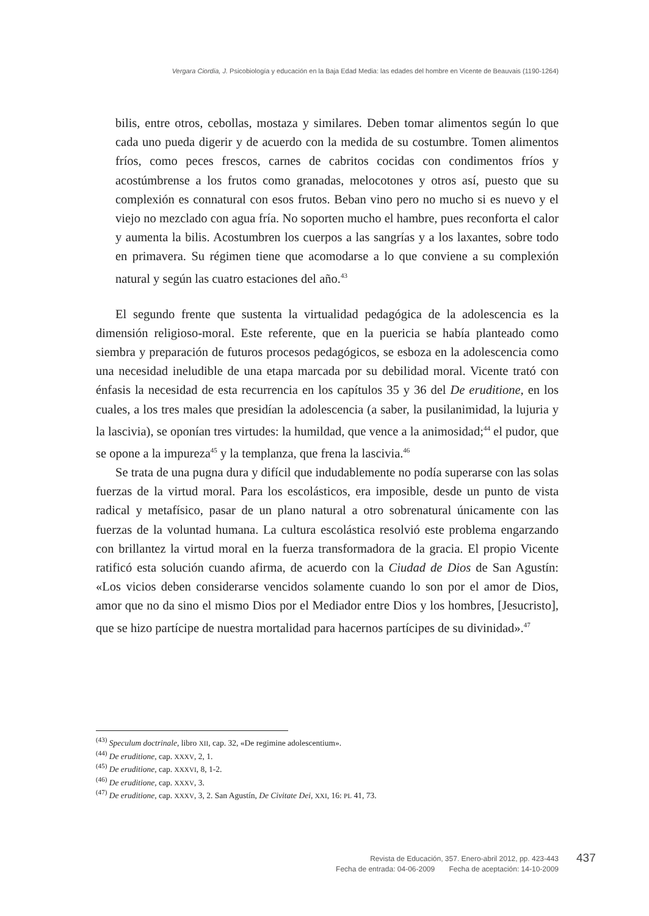Vergara Ciordia, J. Psicobiología y educación en la Baja Edad Media: las edades del hombre en Vicente de Beauvais (1190-1264)
bilis, entre otros, cebollas, mostaza y similares. Deben tomar alimentos según lo que cada uno pueda digerir y de acuerdo con la medida de su costumbre. Tomen alimentos fríos, como peces frescos, carnes de cabritos cocidas con condimentos fríos y acostúmbrense a los frutos como granadas, melocotones y otros así, puesto que su complexión es connatural con esos frutos. Beban vino pero no mucho si es nuevo y el viejo no mezclado con agua fría. No soporten mucho el hambre, pues reconforta el calor y aumenta la bilis. Acostumbren los cuerpos a las sangrías y a los laxantes, sobre todo en primavera. Su régimen tiene que acomodarse a lo que conviene a su complexión natural y según las cuatro estaciones del año.<sup>43</sup>
El segundo frente que sustenta la virtualidad pedagógica de la adolescencia es la dimensión religioso-moral. Este referente, que en la puericia se había planteado como siembra y preparación de futuros procesos pedagógicos, se esboza en la adolescencia como una necesidad ineludible de una etapa marcada por su debilidad moral. Vicente trató con énfasis la necesidad de esta recurrencia en los capítulos 35 y 36 del De eruditione, en los cuales, a los tres males que presidían la adolescencia (a saber, la pusilanimidad, la lujuria y la lascivia), se oponían tres virtudes: la humildad, que vence a la animosidad;<sup>44</sup> el pudor, que se opone a la impureza<sup>45</sup> y la templanza, que frena la lascivia.<sup>46</sup>
Se trata de una pugna dura y difícil que indudablemente no podía superarse con las solas fuerzas de la virtud moral. Para los escolásticos, era imposible, desde un punto de vista radical y metafísico, pasar de un plano natural a otro sobrenatural únicamente con las fuerzas de la voluntad humana. La cultura escolástica resolvió este problema engarzando con brillantez la virtud moral en la fuerza transformadora de la gracia. El propio Vicente ratificó esta solución cuando afirma, de acuerdo con la Ciudad de Dios de San Agustín: «Los vicios deben considerarse vencidos solamente cuando lo son por el amor de Dios, amor que no da sino el mismo Dios por el Mediador entre Dios y los hombres, [Jesucristo], que se hizo partícipe de nuestra mortalidad para hacernos partícipes de su divinidad».<sup>47</sup>
<sup>(43)</sup> Speculum doctrinale, libro XII, cap. 32, «De regimine adolescentium».
<sup>(44)</sup> De eruditione, cap. XXXV, 2, 1.
<sup>(45)</sup> De eruditione, cap. XXXVI, 8, 1-2.
<sup>(46)</sup> De eruditione, cap. XXXV, 3.
<sup>(47)</sup> De eruditione, cap. XXXV, 3, 2. San Agustín, De Civitate Dei, XXI, 16: PL 41, 73.
Revista de Educación, 357. Enero-abril 2012, pp. 423-443
Fecha de entrada: 04-06-2009 Fecha de aceptación: 14-10-2009
437